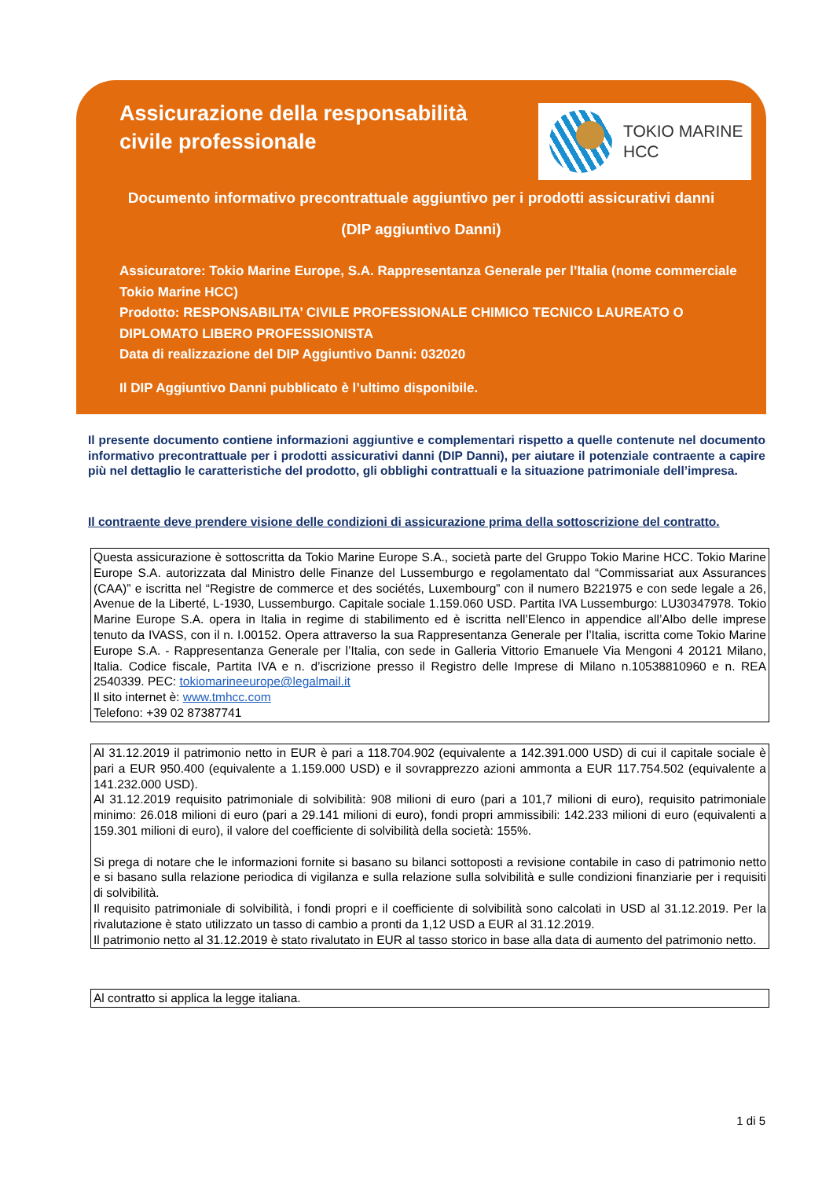Assicurazione della responsabilità
civile professionale
TOKIO MARINE
HCC
Documento informativo precontrattuale aggiuntivo per i prodotti assicurativi danni
(DIP aggiuntivo Danni)
Assicuratore: Tokio Marine Europe, S.A. Rappresentanza Generale per l’Italia (nome commerciale Tokio Marine HCC)
Prodotto: RESPONSABILITA’ CIVILE PROFESSIONALE CHIMICO TECNICO LAUREATO O DIPLOMATO LIBERO PROFESSIONISTA
Data di realizzazione del DIP Aggiuntivo Danni: 032020
Il DIP Aggiuntivo Danni pubblicato è l’ultimo disponibile.
Il presente documento contiene informazioni aggiuntive e complementari rispetto a quelle contenute nel documento informativo precontrattuale per i prodotti assicurativi danni (DIP Danni), per aiutare il potenziale contraente a capire più nel dettaglio le caratteristiche del prodotto, gli obblighi contrattuali e la situazione patrimoniale dell’impresa.
Il contraente deve prendere visione delle condizioni di assicurazione prima della sottoscrizione del contratto.
Questa assicurazione è sottoscritta da Tokio Marine Europe S.A., società parte del Gruppo Tokio Marine HCC. Tokio Marine Europe S.A. autorizzata dal Ministro delle Finanze del Lussemburgo e regolamentato dal “Commissariat aux Assurances (CAA)” e iscritta nel “Registre de commerce et des sociétés, Luxembourg” con il numero B221975 e con sede legale a 26, Avenue de la Liberté, L-1930, Lussemburgo. Capitale sociale 1.159.060 USD. Partita IVA Lussemburgo: LU30347978. Tokio Marine Europe S.A. opera in Italia in regime di stabilimento ed è iscritta nell’Elenco in appendice all’Albo delle imprese tenuto da IVASS, con il n. I.00152. Opera attraverso la sua Rappresentanza Generale per l’Italia, iscritta come Tokio Marine Europe S.A. - Rappresentanza Generale per l’Italia, con sede in Galleria Vittorio Emanuele Via Mengoni 4 20121 Milano, Italia. Codice fiscale, Partita IVA e n. d’iscrizione presso il Registro delle Imprese di Milano n.10538810960 e n. REA 2540339. PEC: tokiomarineeurope@legalmail.it
Il sito internet è: www.tmhcc.com
Telefono: +39 02 87387741
Al 31.12.2019 il patrimonio netto in EUR è pari a 118.704.902 (equivalente a 142.391.000 USD) di cui il capitale sociale è pari a EUR 950.400 (equivalente a 1.159.000 USD) e il sovrapprezzo azioni ammonta a EUR 117.754.502 (equivalente a 141.232.000 USD).
Al 31.12.2019 requisito patrimoniale di solvibilità: 908 milioni di euro (pari a 101,7 milioni di euro), requisito patrimoniale minimo: 26.018 milioni di euro (pari a 29.141 milioni di euro), fondi propri ammissibili: 142.233 milioni di euro (equivalenti a 159.301 milioni di euro), il valore del coefficiente di solvibilità della società: 155%.
Si prega di notare che le informazioni fornite si basano su bilanci sottoposti a revisione contabile in caso di patrimonio netto e si basano sulla relazione periodica di vigilanza e sulla relazione sulla solvibilità e sulle condizioni finanziarie per i requisiti di solvibilità.
Il requisito patrimoniale di solvibilità, i fondi propri e il coefficiente di solvibilità sono calcolati in USD al 31.12.2019. Per la rivalutazione è stato utilizzato un tasso di cambio a pronti da 1,12 USD a EUR al 31.12.2019.
Il patrimonio netto al 31.12.2019 è stato rivalutato in EUR al tasso storico in base alla data di aumento del patrimonio netto.
Al contratto si applica la legge italiana.
1 di 5